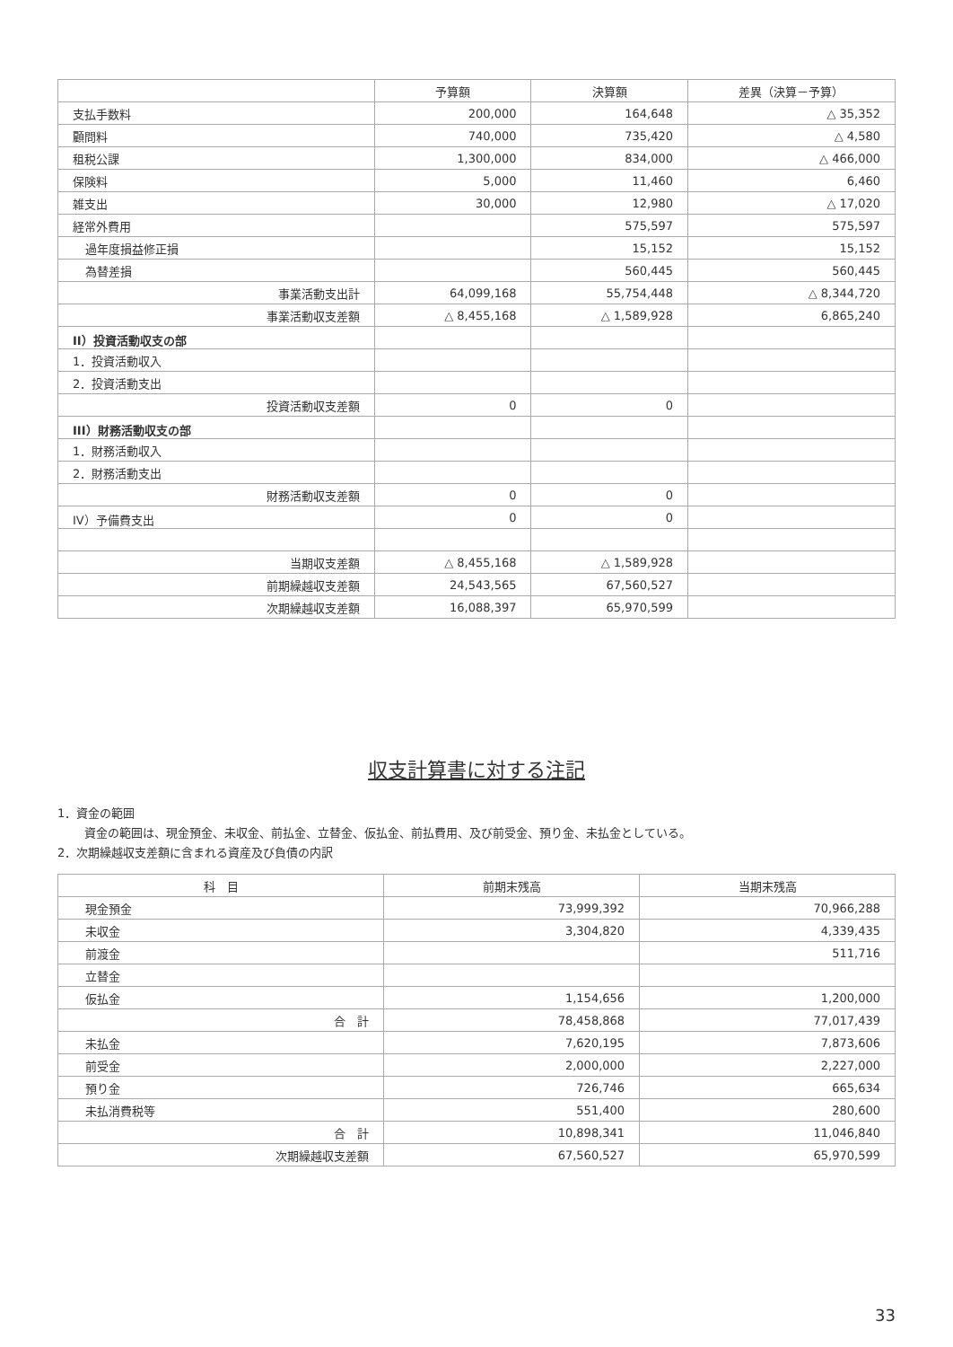| | 予算額 | 決算額 | 差異（決算－予算） |
| --- | --- | --- | --- |
| 支払手数料 | 200,000 | 164,648 | △ 35,352 |
| 顧問料 | 740,000 | 735,420 | △ 4,580 |
| 租税公課 | 1,300,000 | 834,000 | △ 466,000 |
| 保険料 | 5,000 | 11,460 | 6,460 |
| 雑支出 | 30,000 | 12,980 | △ 17,020 |
| 経常外費用 | | 575,597 | 575,597 |
| 過年度損益修正損 | | 15,152 | 15,152 |
| 為替差損 | | 560,445 | 560,445 |
| 事業活動支出計 | 64,099,168 | 55,754,448 | △ 8,344,720 |
| 事業活動収支差額 | △ 8,455,168 | △ 1,589,928 | 6,865,240 |
| II）投資活動収支の部 | | | |
| 1．投資活動収入 | | | |
| 2．投資活動支出 | | | |
| 投資活動収支差額 | 0 | 0 | |
| III）財務活動収支の部 | | | |
| 1．財務活動収入 | | | |
| 2．財務活動支出 | | | |
| 財務活動収支差額 | 0 | 0 | |
| IV）予備費支出 | 0 | 0 | |
| 当期収支差額 | △ 8,455,168 | △ 1,589,928 | |
| 前期繰越収支差額 | 24,543,565 | 67,560,527 | |
| 次期繰越収支差額 | 16,088,397 | 65,970,599 | |
収支計算書に対する注記
1．資金の範囲
資金の範囲は、現金預金、未収金、前払金、立替金、仮払金、前払費用、及び前受金、預り金、未払金としている。
2．次期繰越収支差額に含まれる資産及び負債の内訳
| 科 目 | 前期末残高 | 当期末残高 |
| --- | --- | --- |
| 現金預金 | 73,999,392 | 70,966,288 |
| 未収金 | 3,304,820 | 4,339,435 |
| 前渡金 | | 511,716 |
| 立替金 | | |
| 仮払金 | 1,154,656 | 1,200,000 |
| 合 計 | 78,458,868 | 77,017,439 |
| 未払金 | 7,620,195 | 7,873,606 |
| 前受金 | 2,000,000 | 2,227,000 |
| 預り金 | 726,746 | 665,634 |
| 未払消費税等 | 551,400 | 280,600 |
| 合 計 | 10,898,341 | 11,046,840 |
| 次期繰越収支差額 | 67,560,527 | 65,970,599 |
33